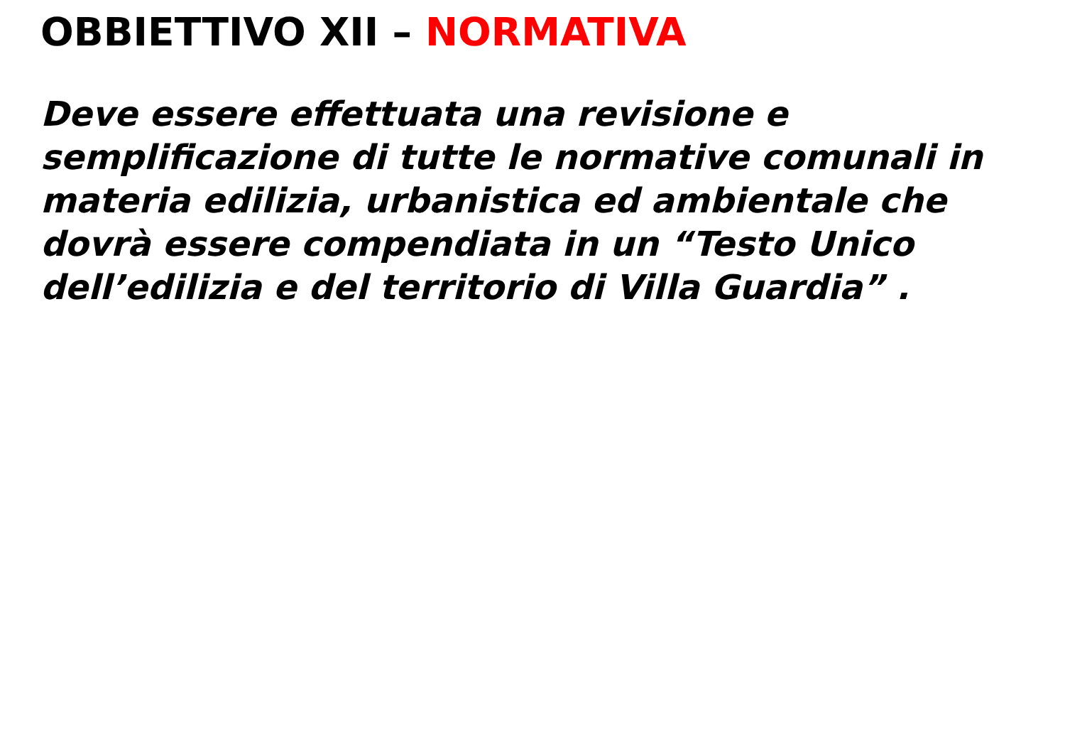OBBIETTIVO XII – NORMATIVA
Deve essere effettuata una revisione e semplificazione di tutte le normative comunali in materia edilizia, urbanistica ed ambientale che dovrà essere compendiata in un “Testo Unico dell’edilizia e del territorio di Villa Guardia” .